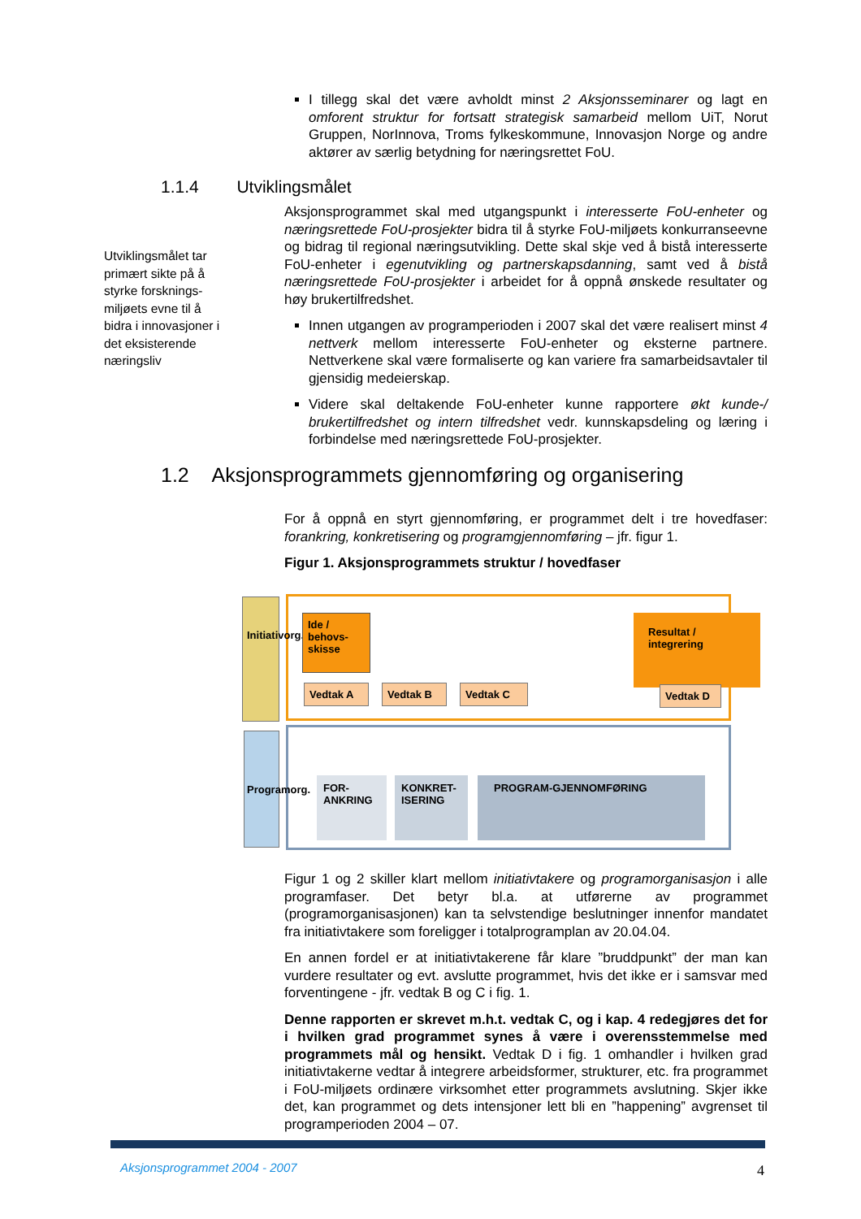I tillegg skal det være avholdt minst 2 Aksjonsseminarer og lagt en omforent struktur for fortsatt strategisk samarbeid mellom UiT, Norut Gruppen, NorInnova, Troms fylkeskommune, Innovasjon Norge og andre aktører av særlig betydning for næringsrettet FoU.
1.1.4 Utviklingsmålet
Utviklingsmålet tar primært sikte på å styrke forsknings-miljøets evne til å bidra i innovasjoner i det eksisterende næringsliv
Aksjonsprogrammet skal med utgangspunkt i interesserte FoU-enheter og næringsrettede FoU-prosjekter bidra til å styrke FoU-miljøets konkurranseevne og bidrag til regional næringsutvikling. Dette skal skje ved å bistå interesserte FoU-enheter i egenutvikling og partnerskapsdanning, samt ved å bistå næringsrettede FoU-prosjekter i arbeidet for å oppnå ønskede resultater og høy brukertilfredshet.
Innen utgangen av programperioden i 2007 skal det være realisert minst 4 nettverk mellom interesserte FoU-enheter og eksterne partnere. Nettverkene skal være formaliserte og kan variere fra samarbeidsavtaler til gjensidig medeierskap.
Videre skal deltakende FoU-enheter kunne rapportere økt kunde-/ brukertilfredshet og intern tilfredshet vedr. kunnskapsdeling og læring i forbindelse med næringsrettede FoU-prosjekter.
1.2 Aksjonsprogrammets gjennomføring og organisering
For å oppnå en styrt gjennomføring, er programmet delt i tre hovedfaser: forankring, konkretisering og programgjennomføring – jfr. figur 1.
Figur 1. Aksjonsprogrammets struktur / hovedfaser
Initiativorg.
Ide / behovs-skisse
Resultat / integrering
Vedtak A Vedtak B Vedtak C
Vedtak D
Programorg.
FOR-ANKRING
KONKRET-ISERING
PROGRAM-GJENNOMFØRING
Figur 1 og 2 skiller klart mellom initiativtakere og programorganisasjon i alle programfaser. Det betyr bl.a. at utførerne av programmet (programorganisasjonen) kan ta selvstendige beslutninger innenfor mandatet fra initiativtakere som foreligger i totalprogramplan av 20.04.04.
En annen fordel er at initiativtakerene får klare ”bruddpunkt” der man kan vurdere resultater og evt. avslutte programmet, hvis det ikke er i samsvar med forventingene - jfr. vedtak B og C i fig. 1.
Denne rapporten er skrevet m.h.t. vedtak C, og i kap. 4 redegjøres det for i hvilken grad programmet synes å være i overensstemmelse med programmets mål og hensikt. Vedtak D i fig. 1 omhandler i hvilken grad initiativtakerne vedtar å integrere arbeidsformer, strukturer, etc. fra programmet i FoU-miljøets ordinære virksomhet etter programmets avslutning. Skjer ikke det, kan programmet og dets intensjoner lett bli en ”happening” avgrenset til programperioden 2004 – 07.
Aksjonsprogrammet 2004 - 2007 4